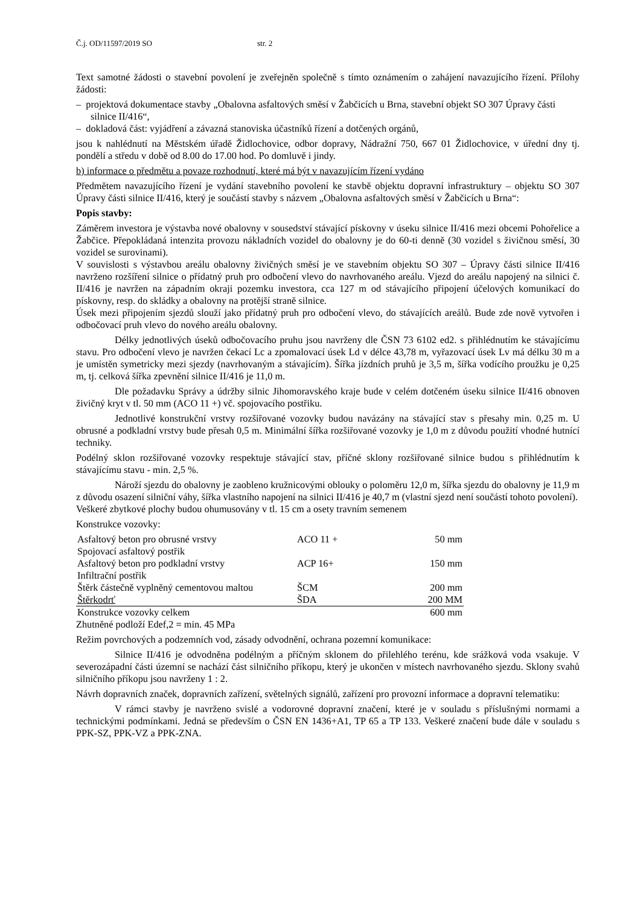Č.j. OD/11597/2019 SO str. 2
Text samotné žádosti o stavební povolení je zveřejněn společně s tímto oznámením o zahájení navazujícího řízení. Přílohy žádosti:
– projektová dokumentace stavby „Obalovna asfaltových směsí v Žabčicích u Brna, stavební objekt SO 307 Úpravy části silnice II/416“,
– dokladová část: vyjádření a závazná stanoviska účastníků řízení a dotčených orgánů,
jsou k nahlédnutí na Městském úřadě Židlochovice, odbor dopravy, Nádražní 750, 667 01 Židlochovice, v úřední dny tj. pondělí a středu v době od 8.00 do 17.00 hod. Po domluvě i jindy.
b) informace o předmětu a povaze rozhodnutí, které má být v navazujícím řízení vydáno
Předmětem navazujícího řízení je vydání stavebního povolení ke stavbě objektu dopravní infrastruktury – objektu SO 307 Úpravy části silnice II/416, který je součástí stavby s názvem „Obalovna asfaltových směsí v Žabčicích u Brna“:
Popis stavby:
Záměrem investora je výstavba nové obalovny v sousedství stávající pískovny v úseku silnice II/416 mezi obcemi Pohořelice a Žabčice. Přepokládaná intenzita provozu nákladních vozidel do obalovny je do 60-ti denně (30 vozidel s živičnou směsí, 30 vozidel se surovinami).
V souvislosti s výstavbou areálu obalovny živičných směsí je ve stavebním objektu SO 307 – Úpravy části silnice II/416 navrženo rozšíření silnice o přídatný pruh pro odbočení vlevo do navrhovaného areálu. Vjezd do areálu napojený na silnici č. II/416 je navržen na západním okraji pozemku investora, cca 127 m od stávajícího připojení účelových komunikací do pískovny, resp. do skládky a obalovny na protější straně silnice.
Úsek mezi připojením sjezdů slouží jako přídatný pruh pro odbočení vlevo, do stávajících areálů. Bude zde nově vytvořen i odbočovací pruh vlevo do nového areálu obalovny.
Délky jednotlivých úseků odbočovacího pruhu jsou navrženy dle ČSN 73 6102 ed2. s přihlédnutím ke stávajícímu stavu. Pro odbočení vlevo je navržen čekací Lc a zpomalovací úsek Ld v délce 43,78 m, vyřazovací úsek Lv má délku 30 m a je umístěn symetricky mezi sjezdy (navrhovaným a stávajícím). Šířka jízdních pruhů je 3,5 m, šířka vodícího proužku je 0,25 m, tj. celková šířka zpevnění silnice II/416 je 11,0 m.
Dle požadavku Správy a údržby silnic Jihomoravského kraje bude v celém dotčeném úseku silnice II/416 obnoven živičný kryt v tl. 50 mm (ACO 11 +) vč. spojovacího postřiku.
Jednotlivé konstrukční vrstvy rozšiřované vozovky budou navázány na stávající stav s přesahy min. 0,25 m. U obrusné a podkladní vrstvy bude přesah 0,5 m. Minimální šířka rozšiřované vozovky je 1,0 m z důvodu použití vhodné hutnící techniky.
Podélný sklon rozšiřované vozovky respektuje stávající stav, příčné sklony rozšiřované silnice budou s přihlédnutím k stávajícímu stavu - min. 2,5 %.
Nároží sjezdu do obalovny je zaobleno kružnicovými oblouky o poloměru 12,0 m, šířka sjezdu do obalovny je 11,9 m z důvodu osazení silniční váhy, šířka vlastního napojení na silnici II/416 je 40,7 m (vlastní sjezd není součástí tohoto povolení).
Veškeré zbytkové plochy budou ohumusovány v tl. 15 cm a osety travním semenem
Konstrukce vozovky:
| Asfaltový beton pro obrusné vrstvy | ACO 11 + | 50 mm |
| Spojovací asfaltový postřik | | |
| Asfaltový beton pro podkladní vrstvy | ACP 16+ | 150 mm |
| Infiltrační postřik | | |
| Štěrk částečně vyplněný cementovou maltou | ŠCM | 200 mm |
| Štěrkodrť | ŠDA | 200 MM |
| Konstrukce vozovky celkem | | 600 mm |
Zhutněné podloží Edef,2 = min. 45 MPa
Režim povrchových a podzemních vod, zásady odvodnění, ochrana pozemní komunikace:
Silnice II/416 je odvodněna podélným a příčným sklonem do přilehlého terénu, kde srážková voda vsakuje. V severozápadní části územní se nachází část silničního příkopu, který je ukončen v místech navrhovaného sjezdu. Sklony svahů silničního příkopu jsou navrženy 1 : 2.
Návrh dopravních značek, dopravních zařízení, světelných signálů, zařízení pro provozní informace a dopravní telematiku:
V rámci stavby je navrženo svislé a vodorovné dopravní značení, které je v souladu s příslušnými normami a technickými podmínkami. Jedná se především o ČSN EN 1436+A1, TP 65 a TP 133. Veškeré značení bude dále v souladu s PPK-SZ, PPK-VZ a PPK-ZNA.